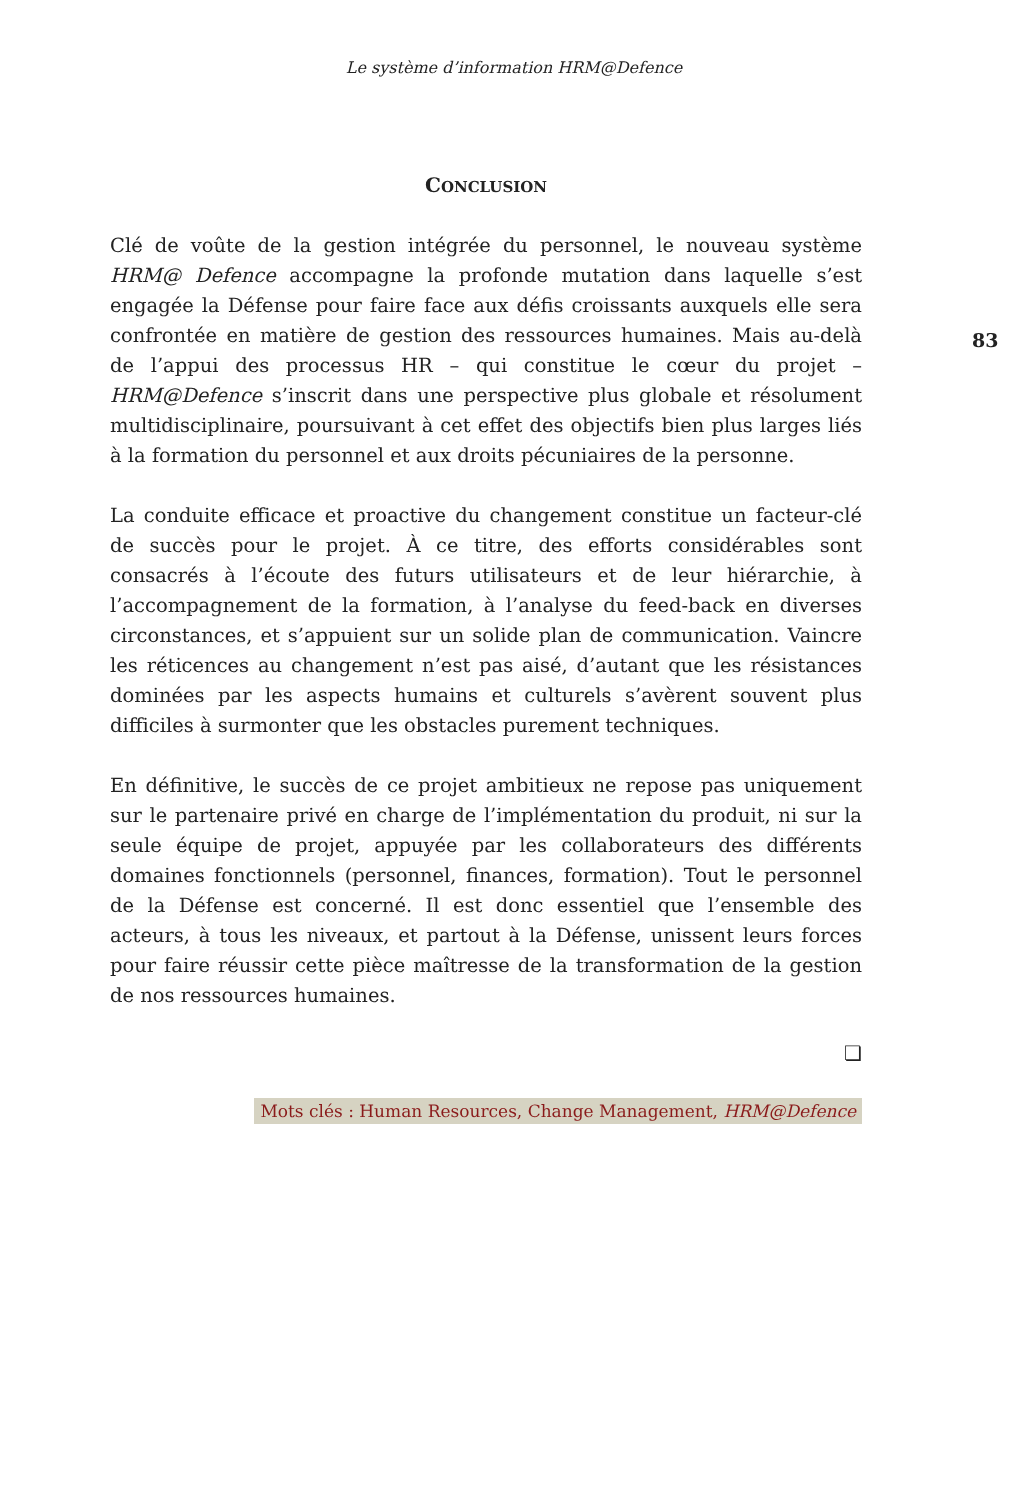Le système d’information HRM@Defence
CONCLUSION
Clé de voûte de la gestion intégrée du personnel, le nouveau système HRM@ Defence accompagne la profonde mutation dans laquelle s’est engagée la Défense pour faire face aux défis croissants auxquels elle sera confrontée en matière de gestion des ressources humaines. Mais au-delà de l’appui des processus HR – qui constitue le cœur du projet – HRM@Defence s’inscrit dans une perspective plus globale et résolument multidisciplinaire, poursuivant à cet effet des objectifs bien plus larges liés à la formation du personnel et aux droits pécuniaires de la personne.
La conduite efficace et proactive du changement constitue un facteur-clé de succès pour le projet. À ce titre, des efforts considérables sont consacrés à l’écoute des futurs utilisateurs et de leur hiérarchie, à l’accompagnement de la formation, à l’analyse du feed-back en diverses circonstances, et s’appuient sur un solide plan de communication. Vaincre les réticences au changement n’est pas aisé, d’autant que les résistances dominées par les aspects humains et culturels s’avèrent souvent plus difficiles à surmonter que les obstacles purement techniques.
En définitive, le succès de ce projet ambitieux ne repose pas uniquement sur le partenaire privé en charge de l’implémentation du produit, ni sur la seule équipe de projet, appuyée par les collaborateurs des différents domaines fonctionnels (personnel, finances, formation). Tout le personnel de la Défense est concerné. Il est donc essentiel que l’ensemble des acteurs, à tous les niveaux, et partout à la Défense, unissent leurs forces pour faire réussir cette pièce maîtresse de la transformation de la gestion de nos ressources humaines.
❏
Mots clés : Human Resources, Change Management, HRM@Defence
83